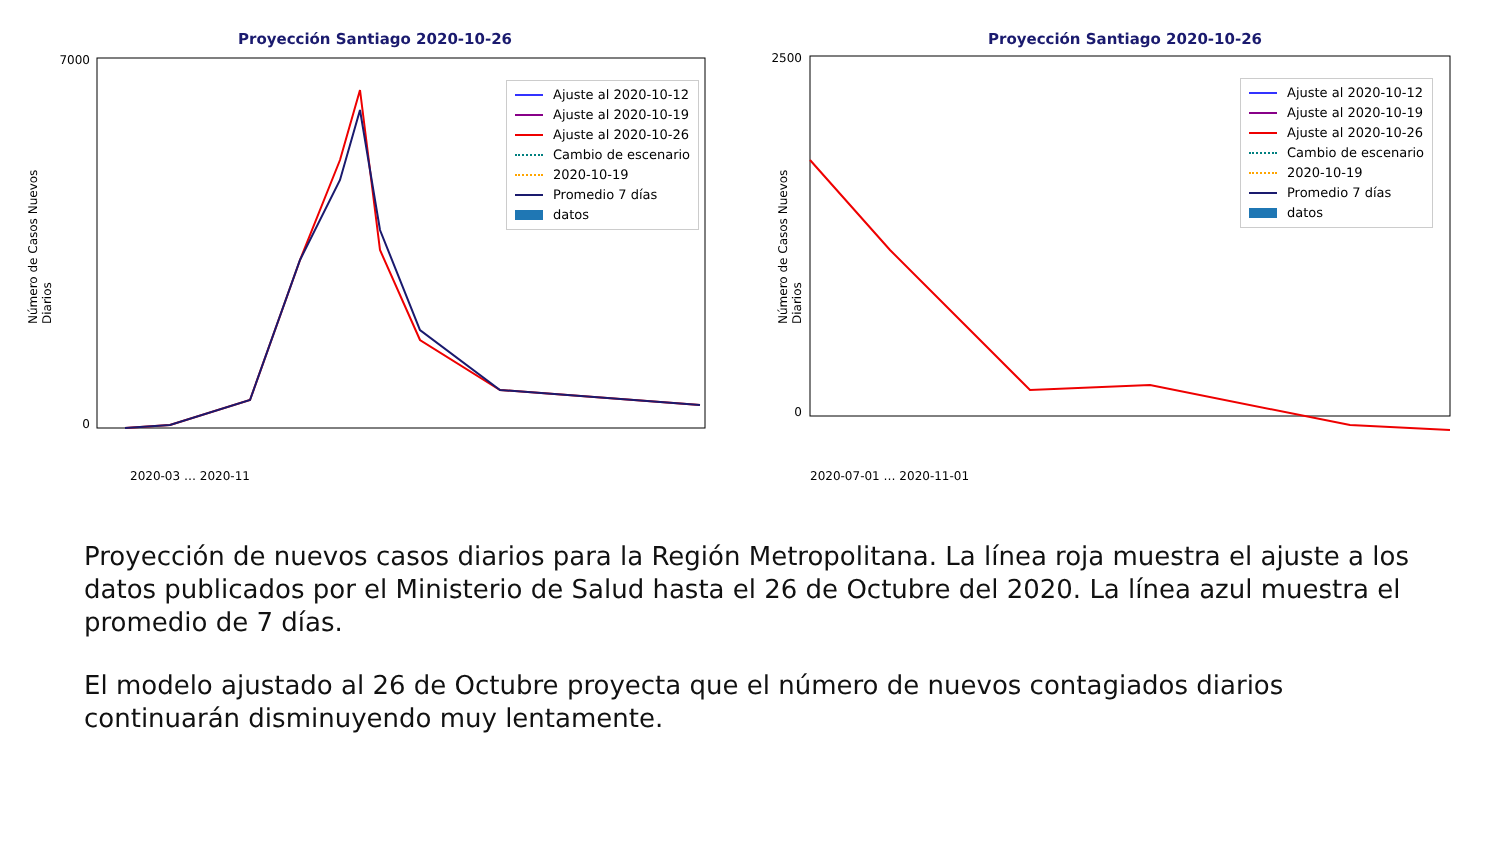Proyección Santiago 2020-10-26
Número de Casos Nuevos Diarios
7000
0
2020-03 … 2020-11
Ajuste al 2020-10-12
Ajuste al 2020-10-19
Ajuste al 2020-10-26
Cambio de escenario
2020-10-19
Promedio 7 días
datos
Proyección Santiago 2020-10-26
Número de Casos Nuevos Diarios
2500
0
2020-07-01 … 2020-11-01
Ajuste al 2020-10-12
Ajuste al 2020-10-19
Ajuste al 2020-10-26
Cambio de escenario
2020-10-19
Promedio 7 días
datos
Proyección de nuevos casos diarios para la Región Metropolitana. La línea roja muestra el ajuste a los datos publicados por el Ministerio de Salud hasta el 26 de Octubre del 2020. La línea azul muestra el promedio de 7 días.
El modelo ajustado al 26 de Octubre proyecta que el número de nuevos contagiados diarios continuarán disminuyendo muy lentamente.